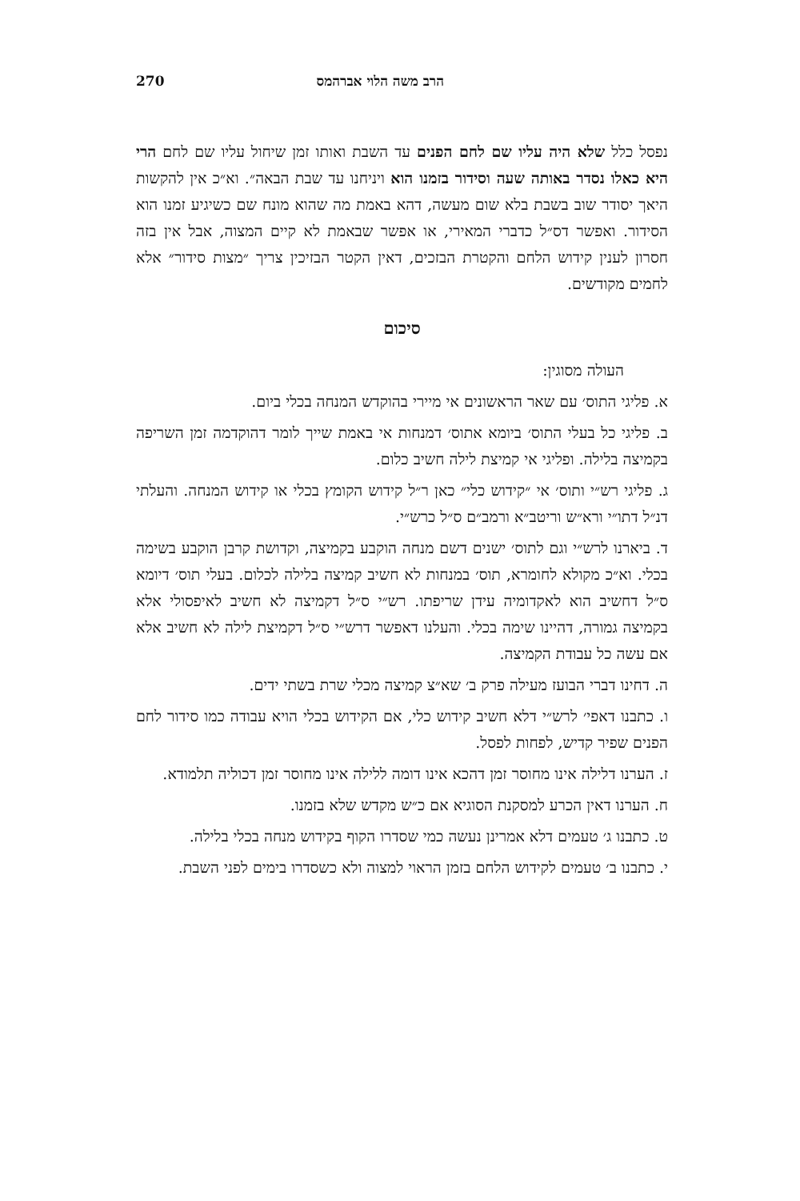הרב משה הלוי אברהמס 270
נפסל כלל שלא היה עליו שם לחם הפנים עד השבת ואותו זמן שיחול עליו שם לחם הרי היא כאלו נסדר באותה שעה וסידור בזמנו הוא ויניחנו עד שבת הבאה״. וא״כ אין להקשות היאך יסודר שוב בשבת בלא שום מעשה, דהא באמת מה שהוא מונח שם כשיגיע זמנו הוא הסידור. ואפשר דס״ל כדברי המאירי, או אפשר שבאמת לא קיים המצוה, אבל אין בזה חסרון לענין קידוש הלחם והקטרת הבזכים, דאין הקטר הבזיכין צריך ״מצות סידור״ אלא לחמים מקודשים.
סיכום
העולה מסוגין:
א. פליגי התוס׳ עם שאר הראשונים אי מיירי בהוקדש המנחה בכלי ביום.
ב. פליגי כל בעלי התוס׳ ביומא אתוס׳ דמנחות אי באמת שייך לומר דהוקדמה זמן השריפה בקמיצה בלילה. ופליגי אי קמיצת לילה חשיב כלום.
ג. פליגי רש״י ותוס׳ אי ״קידוש כלי״ כאן ר״ל קידוש הקומץ בכלי או קידוש המנחה. והעלתי דנ״ל דתו״י ורא״ש וריטב״א ורמב״ם ס״ל כרש״י.
ד. ביארנו לרש״י וגם לתוס׳ ישנים דשם מנחה הוקבע בקמיצה, וקדושת קרבן הוקבע בשימה בכלי. וא״כ מקולא לחומרא, תוס׳ במנחות לא חשיב קמיצה בלילה לכלום. בעלי תוס׳ דיומא ס״ל דחשיב הוא לאקדומיה עידן שריפתו. רש״י ס״ל דקמיצה לא חשיב לאיפסולי אלא בקמיצה גמורה, דהיינו שימה בכלי. והעלנו דאפשר דרש״י ס״ל דקמיצת לילה לא חשיב אלא אם עשה כל עבודת הקמיצה.
ה. דחינו דברי הבועז מעילה פרק ב׳ שא״צ קמיצה מכלי שרת בשתי ידים.
ו. כתבנו דאפי׳ לרש״י דלא חשיב קידוש כלי, אם הקידוש בכלי הויא עבודה כמו סידור לחם הפנים שפיר קדיש, לפחות לפסל.
ז. הערנו דלילה אינו מחוסר זמן דהכא אינו דומה ללילה אינו מחוסר זמן דכוליה תלמודא.
ח. הערנו דאין הכרע למסקנת הסוגיא אם כ״ש מקדש שלא בזמנו.
ט. כתבנו ג׳ טעמים דלא אמרינן נעשה כמי שסדרו הקוף בקידוש מנחה בכלי בלילה.
י. כתבנו ב׳ טעמים לקידוש הלחם בזמן הראוי למצוה ולא כשסדרו בימים לפני השבת.